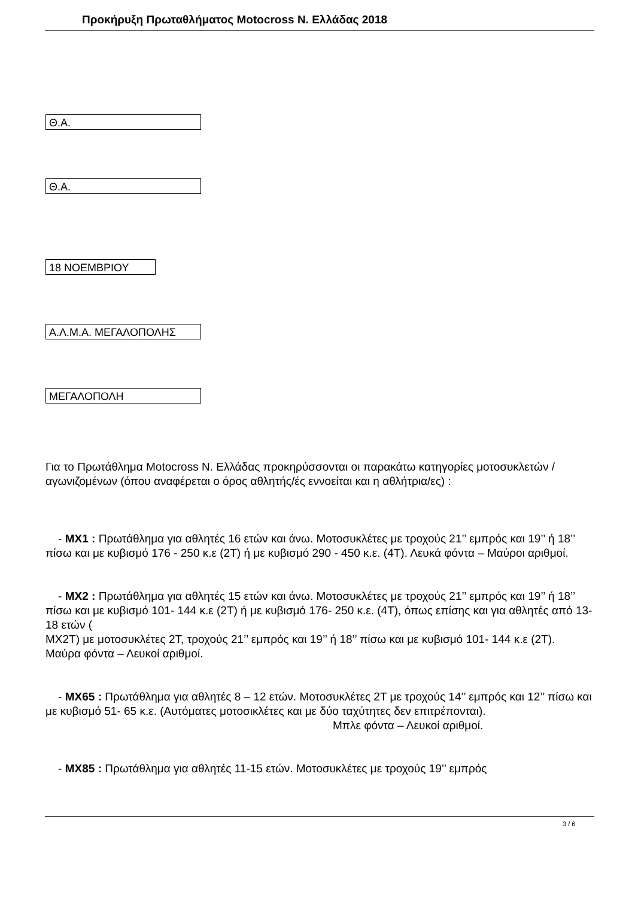Προκήρυξη Πρωταθλήματος Motocross Ν. Ελλάδας 2018
Θ.Α.
Θ.Α.
18 ΝΟΕΜΒΡΙΟΥ
Α.Λ.Μ.Α. ΜΕΓΑΛΟΠΟΛΗΣ
ΜΕΓΑΛΟΠΟΛΗ
Για το Πρωτάθλημα Motocross Ν. Ελλάδας προκηρύσσονται οι παρακάτω κατηγορίες μοτοσυκλετών / αγωνιζομένων (όπου αναφέρεται ο όρος αθλητής/ές εννοείται και η αθλήτρια/ες) :
- MX1 : Πρωτάθλημα για αθλητές 16 ετών και άνω. Μοτοσυκλέτες με τροχούς 21’’ εμπρός και 19’’ ή 18’’ πίσω και με κυβισμό 176 - 250 κ.ε (2Τ) ή με κυβισμό 290 - 450 κ.ε. (4Τ). Λευκά φόντα – Μαύροι αριθμοί.
- MX2 : Πρωτάθλημα για αθλητές 15 ετών και άνω. Μοτοσυκλέτες με τροχούς 21’’ εμπρός και 19’’ ή 18’’ πίσω και με κυβισμό 101- 144 κ.ε (2Τ) ή με κυβισμό 176- 250 κ.ε. (4Τ), όπως επίσης και για αθλητές από 13-18 ετών (
MX2T) με μοτοσυκλέτες 2Τ, τροχούς 21’’ εμπρός και 19’’ ή 18’’ πίσω και με κυβισμό 101- 144 κ.ε (2Τ).
Μαύρα φόντα – Λευκοί αριθμοί.
- MX65 : Πρωτάθλημα για αθλητές 8 – 12 ετών. Μοτοσυκλέτες 2Τ με τροχούς 14’’ εμπρός και 12’’ πίσω και με κυβισμό 51- 65 κ.ε. (Αυτόματες μοτοσικλέτες και με δύο ταχύτητες δεν επιτρέπονται). Μπλε φόντα – Λευκοί αριθμοί.
- MX85 : Πρωτάθλημα για αθλητές 11-15 ετών. Μοτοσυκλέτες με τροχούς 19’’ εμπρός
3 / 6